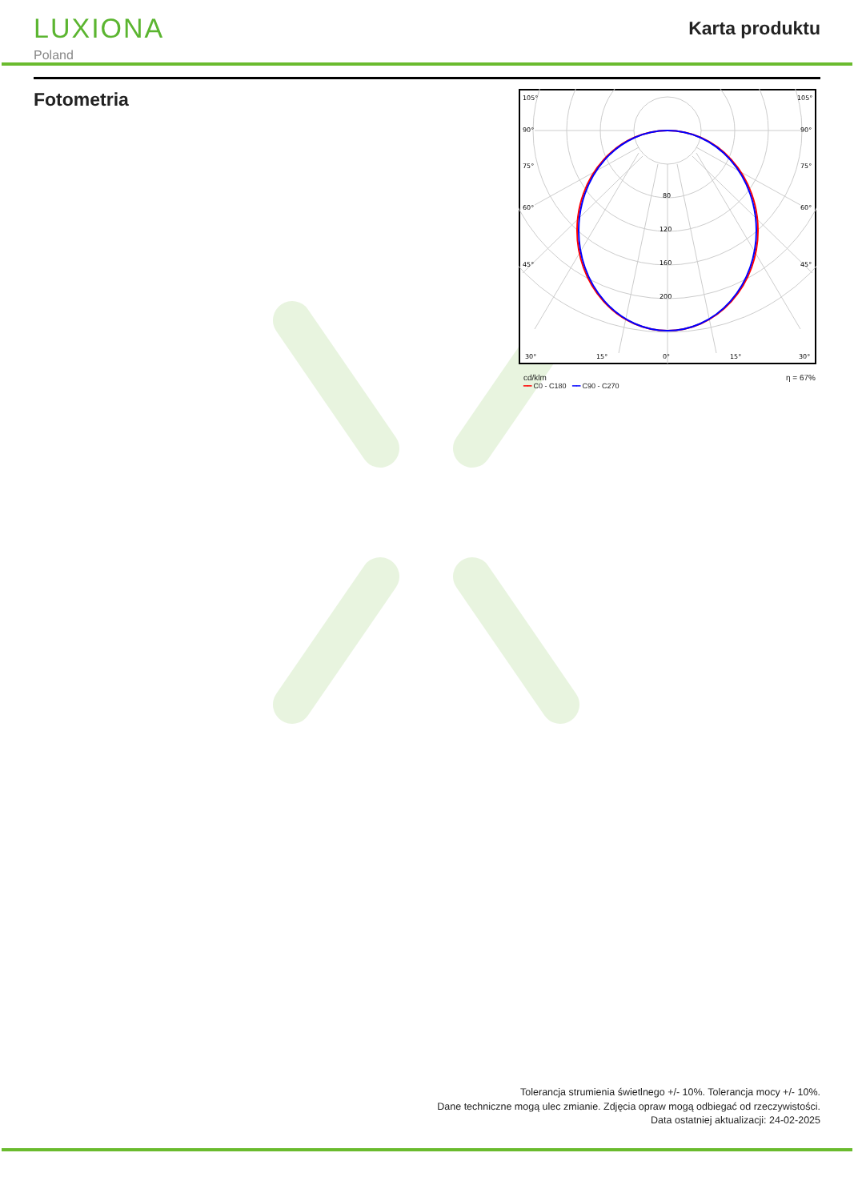LUXIONA
Poland
Karta produktu
Fotometria
105°
105°
90°
90°
75°
75°
60°
60°
45°
45°
80
120
160
200
30°
15°
0°
15°
30°
cd/klm
━━ C0 - C180 ━━ C90 - C270
η = 67%
Tolerancja strumienia świetlnego +/- 10%. Tolerancja mocy +/- 10%.
Dane techniczne mogą ulec zmianie. Zdjęcia opraw mogą odbiegać od rzeczywistości.
Data ostatniej aktualizacji: 24-02-2025